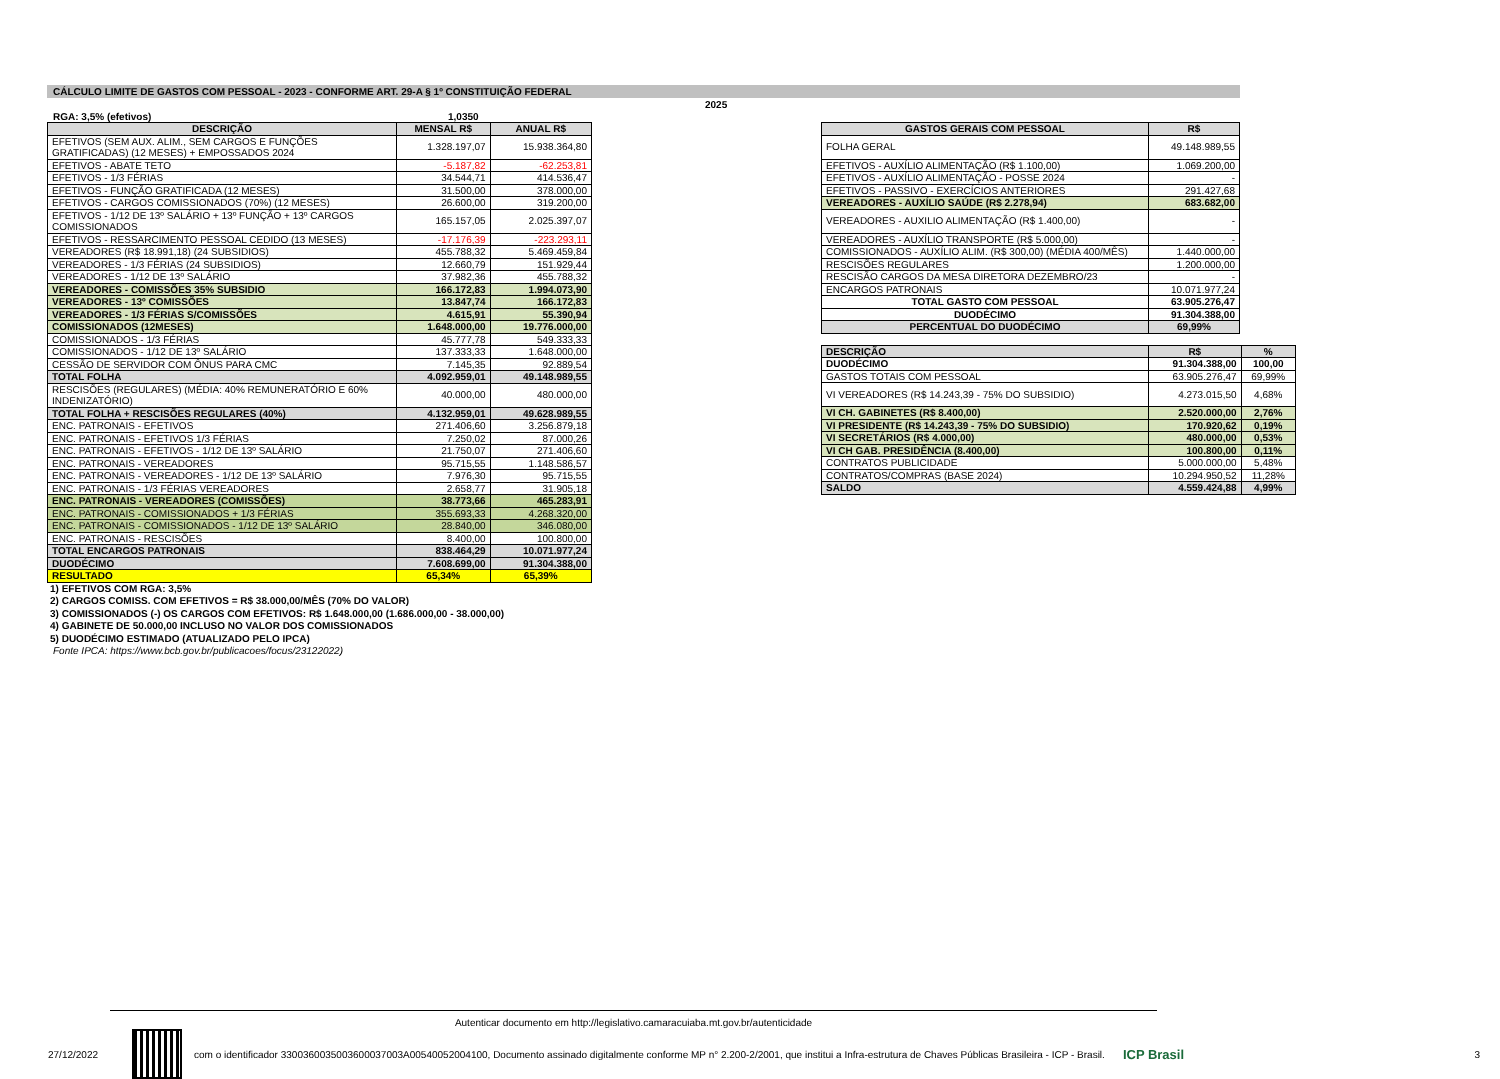CÁLCULO LIMITE DE GASTOS COM PESSOAL - 2023 - CONFORME ART. 29-A § 1º CONSTITUIÇÃO FEDERAL
2025
RGA: 3,5% (efetivos) 1,0350
| DESCRIÇÃO | MENSAL R$ | ANUAL R$ |
| --- | --- | --- |
| EFETIVOS (SEM AUX. ALIM., SEM CARGOS E FUNÇÕES GRATIFICADAS) (12 MESES) + EMPOSSADOS 2024 | 1.328.197,07 | 15.938.364,80 |
| EFETIVOS - ABATE TETO | -5.187,82 | -62.253,81 |
| EFETIVOS - 1/3 FÉRIAS | 34.544,71 | 414.536,47 |
| EFETIVOS - FUNÇÃO GRATIFICADA (12 MESES) | 31.500,00 | 378.000,00 |
| EFETIVOS - CARGOS COMISSIONADOS (70%) (12 MESES) | 26.600,00 | 319.200,00 |
| EFETIVOS - 1/12 DE 13º SALÁRIO + 13º FUNÇÃO + 13º CARGOS COMISSIONADOS | 165.157,05 | 2.025.397,07 |
| EFETIVOS - RESSARCIMENTO PESSOAL CEDIDO (13 MESES) | -17.176,39 | -223.293,11 |
| VEREADORES (R$ 18.991,18) (24 SUBSIDIOS) | 455.788,32 | 5.469.459,84 |
| VEREADORES - 1/3 FÉRIAS (24 SUBSIDIOS) | 12.660,79 | 151.929,44 |
| VEREADORES - 1/12 DE 13º SALÁRIO | 37.982,36 | 455.788,32 |
| VEREADORES - COMISSÕES 35% SUBSIDIO | 166.172,83 | 1.994.073,90 |
| VEREADORES - 13º COMISSÕES | 13.847,74 | 166.172,83 |
| VEREADORES - 1/3 FÉRIAS S/COMISSÕES | 4.615,91 | 55.390,94 |
| COMISSIONADOS (12MESES) | 1.648.000,00 | 19.776.000,00 |
| COMISSIONADOS - 1/3 FÉRIAS | 45.777,78 | 549.333,33 |
| COMISSIONADOS - 1/12 DE 13º SALÁRIO | 137.333,33 | 1.648.000,00 |
| CESSÃO DE SERVIDOR COM ÔNUS PARA CMC | 7.145,35 | 92.889,54 |
| TOTAL FOLHA | 4.092.959,01 | 49.148.989,55 |
| RESCISÕES (REGULARES) (MÉDIA: 40% REMUNERATÓRIO E 60% INDENIZATÓRIO) | 40.000,00 | 480.000,00 |
| TOTAL FOLHA + RESCISÕES REGULARES (40%) | 4.132.959,01 | 49.628.989,55 |
| ENC. PATRONAIS - EFETIVOS | 271.406,60 | 3.256.879,18 |
| ENC. PATRONAIS - EFETIVOS 1/3 FÉRIAS | 7.250,02 | 87.000,26 |
| ENC. PATRONAIS - EFETIVOS - 1/12 DE 13º SALÁRIO | 21.750,07 | 271.406,60 |
| ENC. PATRONAIS - VEREADORES | 95.715,55 | 1.148.586,57 |
| ENC. PATRONAIS - VEREADORES - 1/12 DE 13º SALÁRIO | 7.976,30 | 95.715,55 |
| ENC. PATRONAIS - 1/3 FÉRIAS VEREADORES | 2.658,77 | 31.905,18 |
| ENC. PATRONAIS - VEREADORES (COMISSÕES) | 38.773,66 | 465.283,91 |
| ENC. PATRONAIS - COMISSIONADOS + 1/3 FÉRIAS | 355.693,33 | 4.268.320,00 |
| ENC. PATRONAIS - COMISSIONADOS - 1/12 DE 13º SALÁRIO | 28.840,00 | 346.080,00 |
| ENC. PATRONAIS - RESCISÕES | 8.400,00 | 100.800,00 |
| TOTAL ENCARGOS PATRONAIS | 838.464,29 | 10.071.977,24 |
| DUODÉCIMO | 7.608.699,00 | 91.304.388,00 |
| RESULTADO | 65,34% | 65,39% |
1) EFETIVOS COM RGA: 3,5%
2) CARGOS COMISS. COM EFETIVOS = R$ 38.000,00/MÊS (70% DO VALOR)
3) COMISSIONADOS (-) OS CARGOS COM EFETIVOS: R$ 1.648.000,00 (1.686.000,00 - 38.000,00)
4) GABINETE DE 50.000,00 INCLUSO NO VALOR DOS COMISSIONADOS
5) DUODÉCIMO ESTIMADO (ATUALIZADO PELO IPCA)
Fonte IPCA: https://www.bcb.gov.br/publicacoes/focus/23122022)
| GASTOS GERAIS COM PESSOAL | R$ |
| --- | --- |
| FOLHA GERAL | 49.148.989,55 |
| EFETIVOS - AUXÍLIO ALIMENTAÇÃO (R$ 1.100,00) | 1.069.200,00 |
| EFETIVOS - AUXÍLIO ALIMENTAÇÃO - POSSE 2024 | - |
| EFETIVOS - PASSIVO - EXERCÍCIOS ANTERIORES | 291.427,68 |
| VEREADORES - AUXÍLIO SAÚDE (R$ 2.278,94) | 683.682,00 |
| VEREADORES - AUXILIO ALIMENTAÇÃO (R$ 1.400,00) | - |
| VEREADORES - AUXÍLIO TRANSPORTE (R$ 5.000,00) | - |
| COMISSIONADOS - AUXÍLIO ALIM. (R$ 300,00) (MÉDIA 400/MÊS) | 1.440.000,00 |
| RESCISÕES REGULARES | 1.200.000,00 |
| RESCISÃO CARGOS DA MESA DIRETORA DEZEMBRO/23 | - |
| ENCARGOS PATRONAIS | 10.071.977,24 |
| TOTAL GASTO COM PESSOAL | 63.905.276,47 |
| DUODÉCIMO | 91.304.388,00 |
| PERCENTUAL DO DUODÉCIMO | 69,99% |
| DESCRIÇÃO | R$ | % |
| --- | --- | --- |
| DUODÉCIMO | 91.304.388,00 | 100,00 |
| GASTOS TOTAIS COM PESSOAL | 63.905.276,47 | 69,99% |
| VI VEREADORES (R$ 14.243,39 - 75% DO SUBSIDIO) | 4.273.015,50 | 4,68% |
| VI CH. GABINETES (R$ 8.400,00) | 2.520.000,00 | 2,76% |
| VI PRESIDENTE (R$ 14.243,39 - 75% DO SUBSIDIO) | 170.920,62 | 0,19% |
| VI SECRETÁRIOS (R$ 4.000,00) | 480.000,00 | 0,53% |
| VI CH GAB. PRESIDÊNCIA (8.400,00) | 100.800,00 | 0,11% |
| CONTRATOS PUBLICIDADE | 5.000.000,00 | 5,48% |
| CONTRATOS/COMPRAS (BASE 2024) | 10.294.950,52 | 11,28% |
| SALDO | 4.559.424,88 | 4,99% |
Autenticar documento em http://legislativo.camaracuiaba.mt.gov.br/autenticidade
27/12/2022 com o identificador 3300360035003600037003A00540052004100, Documento assinado digitalmente conforme MP n° 2.200-2/2001, que institui a Infra-estrutura de Chaves Públicas Brasileira - ICP - Brasil. ICP Brasil 3